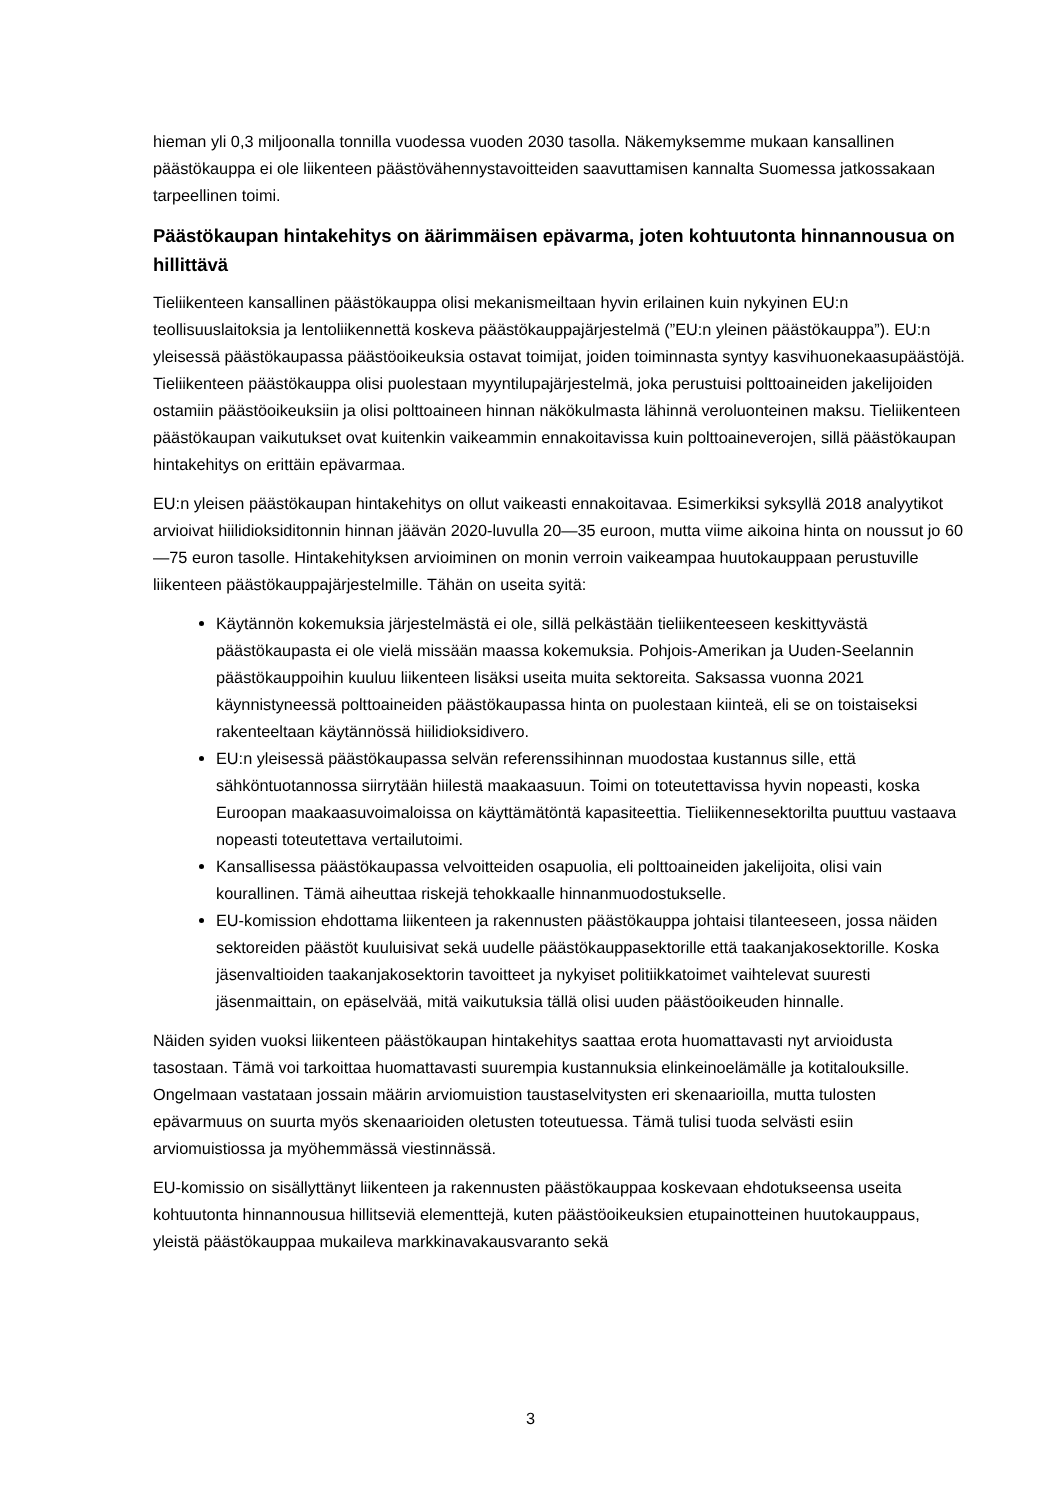hieman yli 0,3 miljoonalla tonnilla vuodessa vuoden 2030 tasolla. Näkemyksemme mukaan kansallinen päästökauppa ei ole liikenteen päästövähennystavoitteiden saavuttamisen kannalta Suomessa jatkossakaan tarpeellinen toimi.
Päästökaupan hintakehitys on äärimmäisen epävarma, joten kohtuutonta hinnannousua on hillittävä
Tieliikenteen kansallinen päästökauppa olisi mekanismeiltaan hyvin erilainen kuin nykyinen EU:n teollisuuslaitoksia ja lentoliikennettä koskeva päästökauppajärjestelmä (”EU:n yleinen päästökauppa”). EU:n yleisessä päästökaupassa päästöoikeuksia ostavat toimijat, joiden toiminnasta syntyy kasvihuonekaasupäästöjä. Tieliikenteen päästökauppa olisi puolestaan myyntilupajärjestelmä, joka perustuisi polttoaineiden jakelijoiden ostamiin päästöoikeuksiin ja olisi polttoaineen hinnan näkökulmasta lähinnä veroluonteinen maksu. Tieliikenteen päästökaupan vaikutukset ovat kuitenkin vaikeammin ennakoitavissa kuin polttoaineverojen, sillä päästökaupan hintakehitys on erittäin epävarmaa.
EU:n yleisen päästökaupan hintakehitys on ollut vaikeasti ennakoitavaa. Esimerkiksi syksyllä 2018 analyytikot arvioivat hiilidioksiditonnin hinnan jäävän 2020-luvulla 20—35 euroon, mutta viime aikoina hinta on noussut jo 60—75 euron tasolle. Hintakehityksen arvioiminen on monin verroin vaikeampaa huutokauppaan perustuville liikenteen päästökauppajärjestelmille. Tähän on useita syitä:
Käytännön kokemuksia järjestelmästä ei ole, sillä pelkästään tieliikenteeseen keskittyvästä päästökaupasta ei ole vielä missään maassa kokemuksia. Pohjois-Amerikan ja Uuden-Seelannin päästökauppoihin kuuluu liikenteen lisäksi useita muita sektoreita. Saksassa vuonna 2021 käynnistyneessä polttoaineiden päästökaupassa hinta on puolestaan kiinteä, eli se on toistaiseksi rakenteeltaan käytännössä hiilidioksidivero.
EU:n yleisessä päästökaupassa selvän referenssihinnan muodostaa kustannus sille, että sähköntuotannossa siirrytään hiilestä maakaasuun. Toimi on toteutettavissa hyvin nopeasti, koska Euroopan maakaasuvoimaloissa on käyttämätöntä kapasiteettia. Tieliikennesektorilta puuttuu vastaava nopeasti toteutettava vertailutoimi.
Kansallisessa päästökaupassa velvoitteiden osapuolia, eli polttoaineiden jakelijoita, olisi vain kourallinen. Tämä aiheuttaa riskejä tehokkaalle hinnanmuodostukselle.
EU-komission ehdottama liikenteen ja rakennusten päästökauppa johtaisi tilanteeseen, jossa näiden sektoreiden päästöt kuuluisivat sekä uudelle päästökauppasektorille että taakanjakosektorille. Koska jäsenvaltioiden taakanjakosektorin tavoitteet ja nykyiset politiikkatoimet vaihtelevat suuresti jäsenmaittain, on epäselvää, mitä vaikutuksia tällä olisi uuden päästöoikeuden hinnalle.
Näiden syiden vuoksi liikenteen päästökaupan hintakehitys saattaa erota huomattavasti nyt arvioidusta tasostaan. Tämä voi tarkoittaa huomattavasti suurempia kustannuksia elinkeinoelämälle ja kotitalouksille. Ongelmaan vastataan jossain määrin arviomuistion taustaselvitysten eri skenaarioilla, mutta tulosten epävarmuus on suurta myös skenaarioiden oletusten toteutuessa. Tämä tulisi tuoda selvästi esiin arviomuistiossa ja myöhemmässä viestinnässä.
EU-komissio on sisällyttänyt liikenteen ja rakennusten päästökauppaa koskevaan ehdotukseensa useita kohtuutonta hinnannousua hillitseviä elementtejä, kuten päästöoikeuksien etupainotteinen huutokauppaus, yleistä päästökauppaa mukaileva markkinavakausvaranto sekä
3